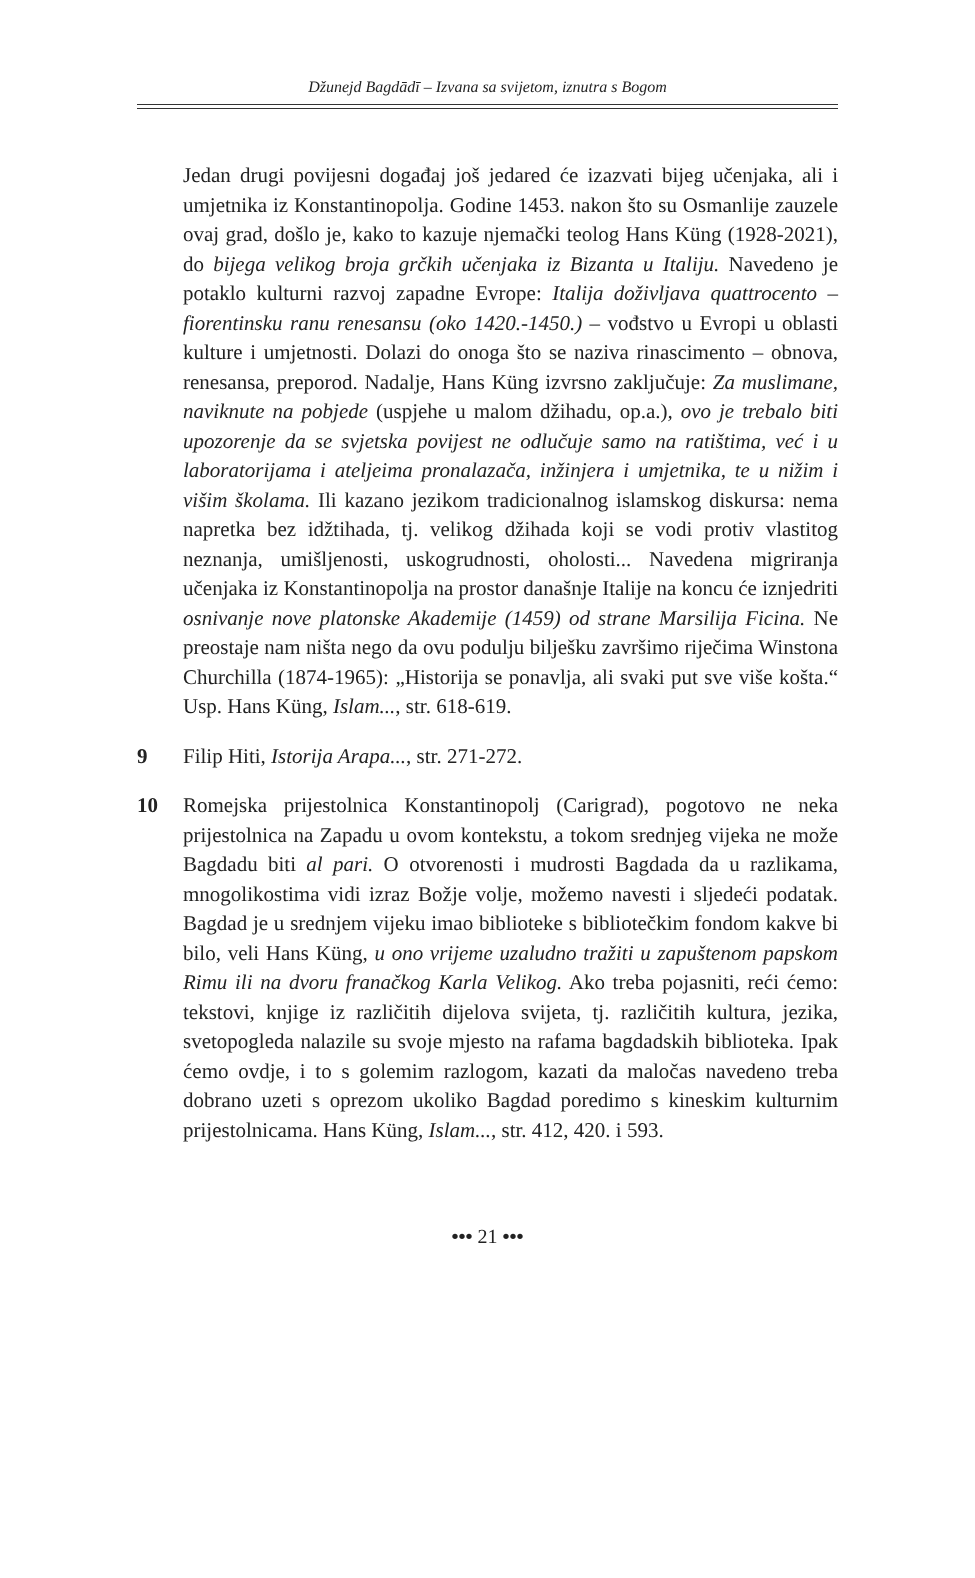Džunejd Bagdādī – Izvana sa svijetom, iznutra s Bogom
Jedan drugi povijesni događaj još jedared će izazvati bijeg učenjaka, ali i umjetnika iz Konstantinopolja. Godine 1453. nakon što su Osmanlije zauzele ovaj grad, došlo je, kako to kazuje njemački teolog Hans Küng (1928-2021), do bijega velikog broja grčkih učenjaka iz Bizanta u Italiju. Navedeno je potaklo kulturni razvoj zapadne Evrope: Italija doživljava quattrocento – fiorentinsku ranu renesansu (oko 1420.-1450.) – vođstvo u Evropi u oblasti kulture i umjetnosti. Dolazi do onoga što se naziva rinascimento – obnova, renesansa, preporod. Nadalje, Hans Küng izvrsno zaključuje: Za muslimane, naviknute na pobjede (uspjehe u malom džihadu, op.a.), ovo je trebalo biti upozorenje da se svjetska povijest ne odlučuje samo na ratištima, već i u laboratorijama i ateljeima pronalazača, inžinjera i umjetnika, te u nižim i višim školama. Ili kazano jezikom tradicionalnog islamskog diskursa: nema napretka bez idžtihada, tj. velikog džihada koji se vodi protiv vlastitog neznanja, umišljenosti, uskogrudnosti, oholosti... Navedena migriranja učenjaka iz Konstantinopolja na prostor današnje Italije na koncu će iznjedriti osnivanje nove platonske Akademije (1459) od strane Marsilija Ficina. Ne preostaje nam ništa nego da ovu podulju bilješku završimo riječima Winstona Churchilla (1874-1965): „Historija se ponavlja, ali svaki put sve više košta.“ Usp. Hans Küng, Islam..., str. 618-619.
9 Filip Hiti, Istorija Arapa..., str. 271-272.
10 Romejska prijestolnica Konstantinopolj (Carigrad), pogotovo ne neka prijestolnica na Zapadu u ovom kontekstu, a tokom srednjeg vijeka ne može Bagdadu biti al pari. O otvorenosti i mudrosti Bagdada da u razlikama, mnogolikostima vidi izraz Božje volje, možemo navesti i sljedeći podatak. Bagdad je u srednjem vijeku imao biblioteke s bibliotečkim fondom kakve bi bilo, veli Hans Küng, u ono vrijeme uzaludno tražiti u zapuštenom papskom Rimu ili na dvoru franačkog Karla Velikog. Ako treba pojasniti, reći ćemo: tekstovi, knjige iz različitih dijelova svijeta, tj. različitih kultura, jezika, svetopogleda nalazile su svoje mjesto na rafama bagdadskih biblioteka. Ipak ćemo ovdje, i to s golemim razlogom, kazati da maločas navedeno treba dobrano uzeti s oprezom ukoliko Bagdad poredimo s kineskim kulturnim prijestolnicama. Hans Küng, Islam..., str. 412, 420. i 593.
••• 21 •••